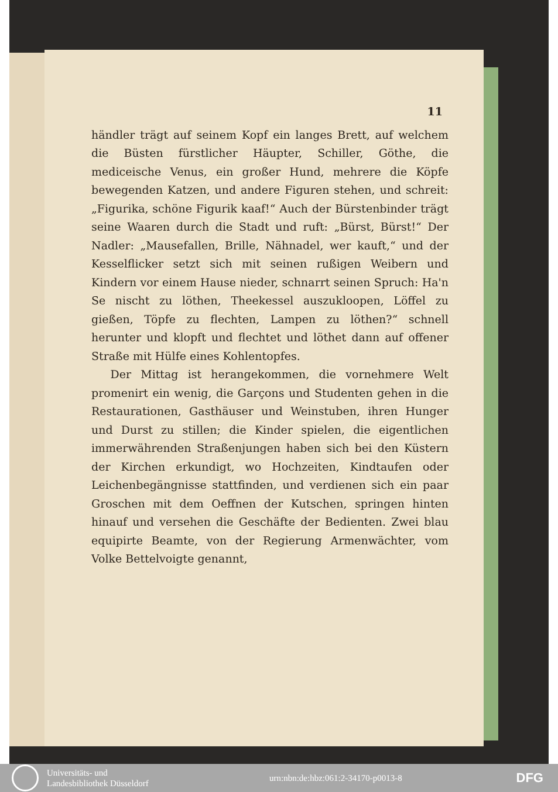11
händler trägt auf seinem Kopf ein langes Brett, auf welchem die Büsten fürstlicher Häupter, Schiller, Göthe, die mediceische Venus, ein großer Hund, mehrere die Köpfe bewegenden Katzen, und andere Figuren stehen, und schreit: „Figurika, schöne Figurik kaaf!“ Auch der Bürstenbinder trägt seine Waaren durch die Stadt und ruft: „Bürst, Bürst!“ Der Nadler: „Mausefallen, Brille, Nähnadel, wer kauft,“ und der Kesselflicker setzt sich mit seinen rußigen Weibern und Kindern vor einem Hause nieder, schnarrt seinen Spruch: Ha'n Se nischt zu löthen, Theekessel auszukloopen, Löffel zu gießen, Töpfe zu flechten, Lampen zu löthen?“ schnell herunter und klopft und flechtet und löthet dann auf offener Straße mit Hülfe eines Kohlentopfes.
Der Mittag ist herangekommen, die vornehmere Welt promenirt ein wenig, die Garçons und Studenten gehen in die Restaurationen, Gasthäuser und Weinstuben, ihren Hunger und Durst zu stillen; die Kinder spielen, die eigentlichen immerwährenden Straßenjungen haben sich bei den Küstern der Kirchen erkundigt, wo Hochzeiten, Kindtaufen oder Leichenbegängnisse stattfinden, und verdienen sich ein paar Groschen mit dem Oeffnen der Kutschen, springen hinten hinauf und versehen die Geschäfte der Bedienten. Zwei blau equipirte Beamte, von der Regierung Armenwächter, vom Volke Bettelvoigte genannt,
Universitäts- und
Landesbibliothek Düsseldorf
urn:nbn:de:hbz:061:2-34170-p0013-8
DFG